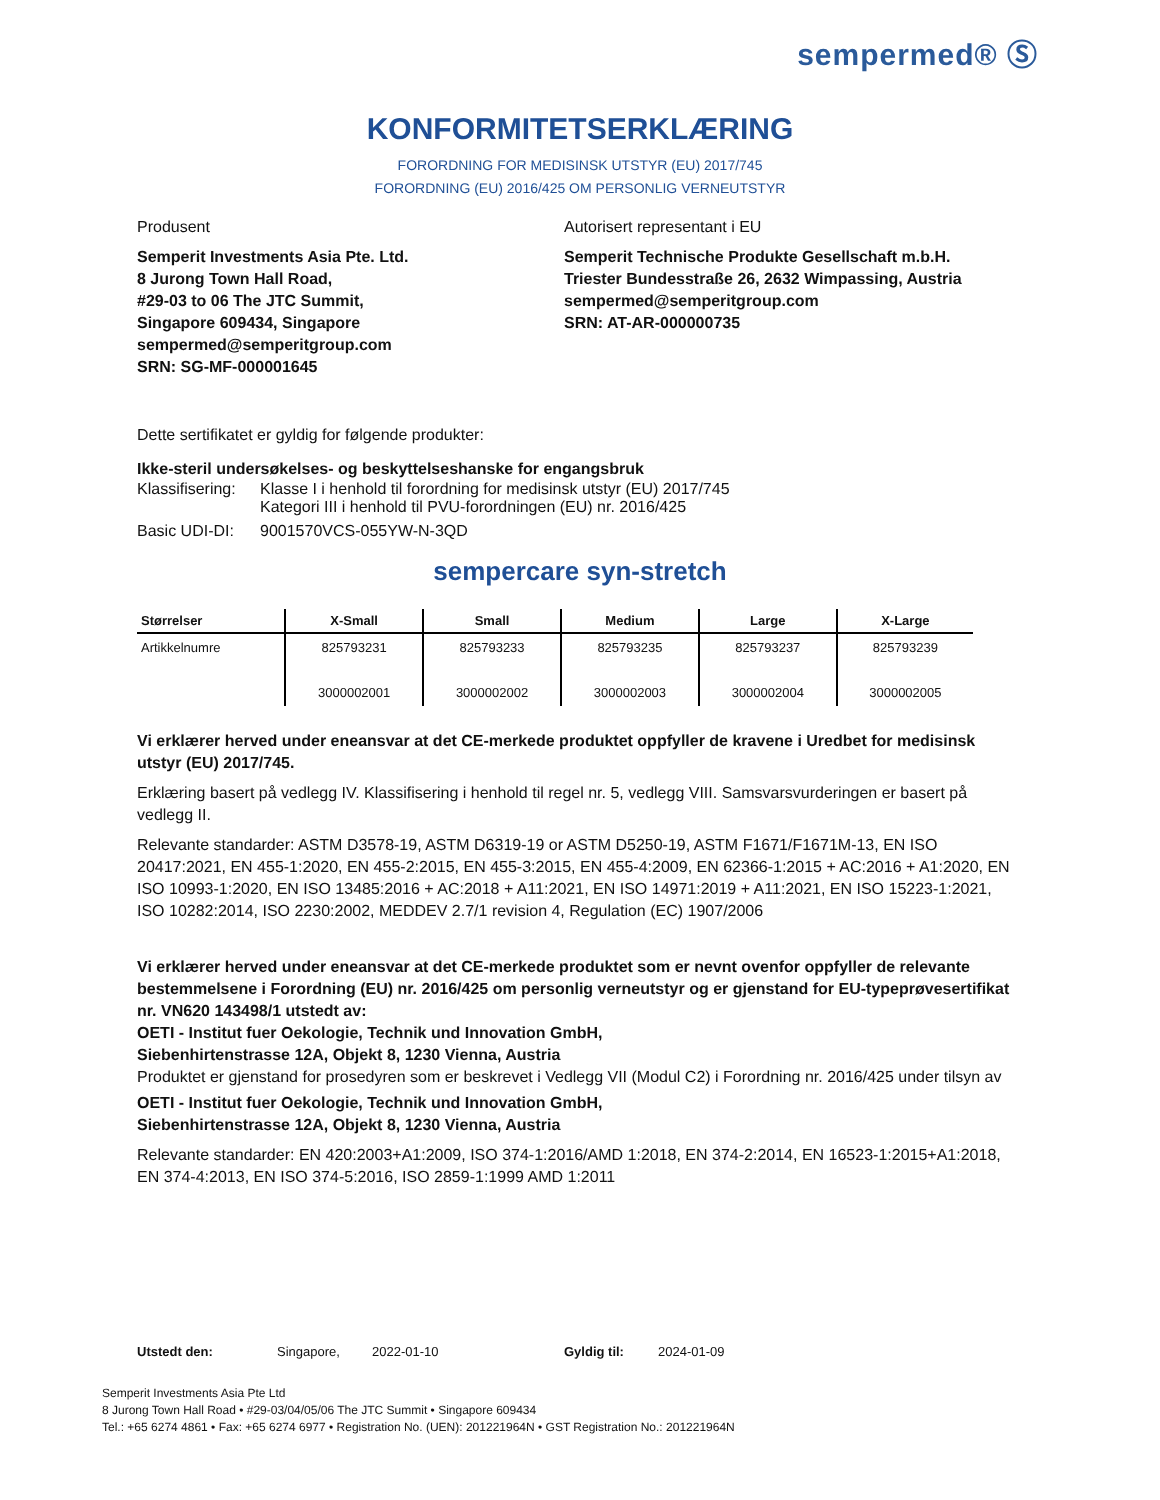sempermed® Ⓢ
KONFORMITETSERKLÆRING
FORORDNING FOR MEDISINSK UTSTYR (EU) 2017/745
FORORDNING (EU) 2016/425 OM PERSONLIG VERNEUTSTYR
Produsent Autorisert representant i EU
Semperit Investments Asia Pte. Ltd.
8 Jurong Town Hall Road,
#29-03 to 06 The JTC Summit,
Singapore 609434, Singapore
sempermed@semperitgroup.com
SRN: SG-MF-000001645
Semperit Technische Produkte Gesellschaft m.b.H.
Triester Bundesstraße 26, 2632 Wimpassing, Austria
sempermed@semperitgroup.com
SRN: AT-AR-000000735
Dette sertifikatet er gyldig for følgende produkter:
Ikke-steril undersøkelses- og beskyttelseshanske for engangsbruk
Klassifisering:
Klasse I i henhold til forordning for medisinsk utstyr (EU) 2017/745
Kategori III i henhold til PVU-forordningen (EU) nr. 2016/425
Basic UDI-DI:
9001570VCS-055YW-N-3QD
sempercare syn-stretch
| Størrelser | X-Small | Small | Medium | Large | X-Large |
| --- | --- | --- | --- | --- | --- |
| Artikkelnumre | 825793231 3000002001 | 825793233 3000002002 | 825793235 3000002003 | 825793237 3000002004 | 825793239 3000002005 |
Vi erklærer herved under eneansvar at det CE-merkede produktet oppfyller de kravene i Uredbet for medisinsk utstyr (EU) 2017/745.
Erklæring basert på vedlegg IV. Klassifisering i henhold til regel nr. 5, vedlegg VIII. Samsvarsvurderingen er basert på vedlegg II.
Relevante standarder: ASTM D3578-19, ASTM D6319-19 or ASTM D5250-19, ASTM F1671/F1671M-13, EN ISO 20417:2021, EN 455-1:2020, EN 455-2:2015, EN 455-3:2015, EN 455-4:2009, EN 62366-1:2015 + AC:2016 + A1:2020, EN ISO 10993-1:2020, EN ISO 13485:2016 + AC:2018 + A11:2021, EN ISO 14971:2019 + A11:2021, EN ISO 15223-1:2021, ISO 10282:2014, ISO 2230:2002, MEDDEV 2.7/1 revision 4, Regulation (EC) 1907/2006
Vi erklærer herved under eneansvar at det CE-merkede produktet som er nevnt ovenfor oppfyller de relevante bestemmelsene i Forordning (EU) nr. 2016/425 om personlig verneutstyr og er gjenstand for EU-typeprøvesertifikat nr. VN620 143498/1 utstedt av:
OETI - Institut fuer Oekologie, Technik und Innovation GmbH,
Siebenhirtenstrasse 12A, Objekt 8, 1230 Vienna, Austria
Produktet er gjenstand for prosedyren som er beskrevet i Vedlegg VII (Modul C2) i Forordning nr. 2016/425 under tilsyn av
OETI - Institut fuer Oekologie, Technik und Innovation GmbH,
Siebenhirtenstrasse 12A, Objekt 8, 1230 Vienna, Austria
Relevante standarder: EN 420:2003+A1:2009, ISO 374-1:2016/AMD 1:2018, EN 374-2:2014, EN 16523-1:2015+A1:2018, EN 374-4:2013, EN ISO 374-5:2016, ISO 2859-1:1999 AMD 1:2011
Utstedt den: Singapore, 2022-01-10 Gyldig til: 2024-01-09
Semperit Investments Asia Pte Ltd
8 Jurong Town Hall Road • #29-03/04/05/06 The JTC Summit • Singapore 609434
Tel.: +65 6274 4861 • Fax: +65 6274 6977 • Registration No. (UEN): 201221964N • GST Registration No.: 201221964N